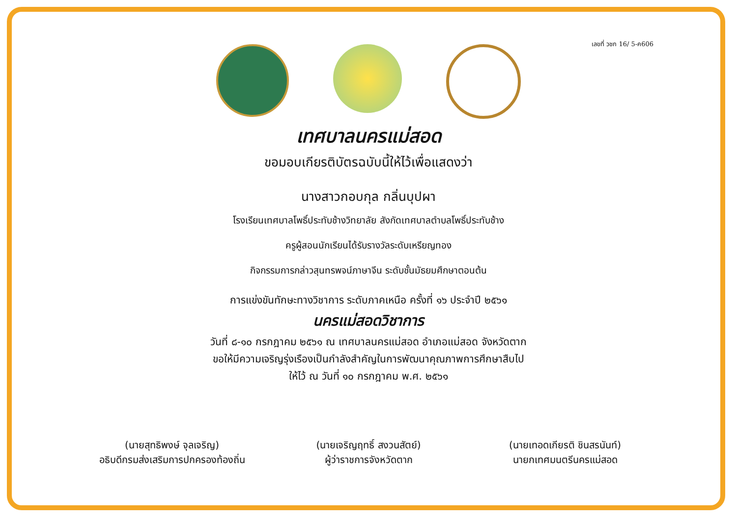เลขที่ วชก 16/ 5-ค606
เทศบาลนครแม่สอด
ขอมอบเกียรติบัตรฉบับนี้ให้ไว้เพื่อแสดงว่า
นางสาวกอบกุล กลิ่นบุปผา
โรงเรียนเทศบาลโพธิ์ประทับช้างวิทยาลัย สังกัดเทศบาลตำบลโพธิ์ประทับช้าง
ครูผู้สอนนักเรียนได้รับรางวัลระดับเหรียญทอง
กิจกรรมการกล่าวสุนทรพจน์ภาษาจีน ระดับชั้นมัธยมศึกษาตอนต้น
การแข่งขันทักษะทางวิชาการ ระดับภาคเหนือ ครั้งที่ ๑๖ ประจำปี ๒๕๖๑
นครแม่สอดวิชาการ
วันที่ ๘-๑๐ กรกฎาคม ๒๕๖๑ ณ เทศบาลนครแม่สอด อำเภอแม่สอด จังหวัดตาก
ขอให้มีความเจริญรุ่งเรืองเป็นกำลังสำคัญในการพัฒนาคุณภาพการศึกษาสืบไป
ให้ไว้ ณ วันที่ ๑๐ กรกฎาคม พ.ศ. ๒๕๖๑
(นายสุทธิพงษ์ จุลเจริญ)
อธิบดีกรมส่งเสริมการปกครองท้องถิ่น
(นายเจริญฤทธิ์ สงวนสัตย์)
ผู้ว่าราชการจังหวัดตาก
(นายเทอดเกียรติ ชินสรนันท์)
นายกเทศมนตรีนครแม่สอด